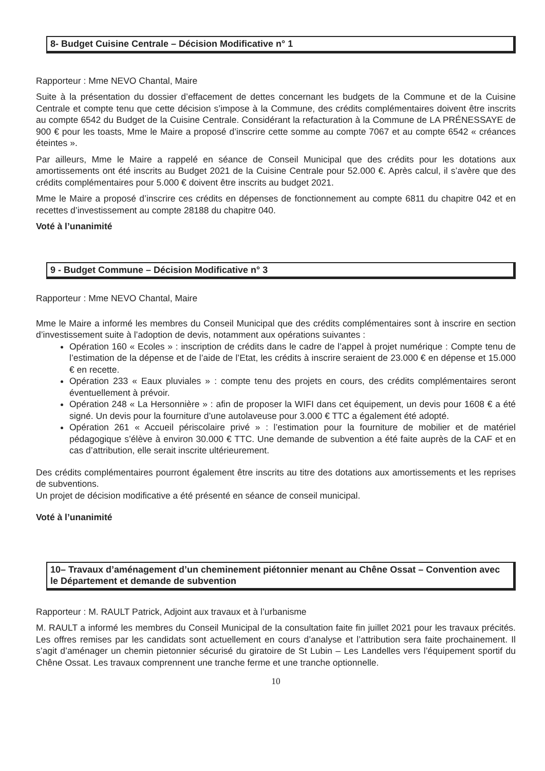8- Budget Cuisine Centrale – Décision Modificative n° 1
Rapporteur : Mme NEVO Chantal, Maire
Suite à la présentation du dossier d’effacement de dettes concernant les budgets de la Commune et de la Cuisine Centrale et compte tenu que cette décision s’impose à la Commune, des crédits complémentaires doivent être inscrits au compte 6542 du Budget de la Cuisine Centrale. Considérant la refacturation à la Commune de LA PRÉNESSAYE de 900 € pour les toasts, Mme le Maire a proposé d’inscrire cette somme au compte 7067 et au compte 6542 « créances éteintes ».
Par ailleurs, Mme le Maire a rappelé en séance de Conseil Municipal que des crédits pour les dotations aux amortissements ont été inscrits au Budget 2021 de la Cuisine Centrale pour 52.000 €. Après calcul, il s’avère que des crédits complémentaires pour 5.000 € doivent être inscrits au budget 2021.
Mme le Maire a proposé d’inscrire ces crédits en dépenses de fonctionnement au compte 6811 du chapitre 042 et en recettes d’investissement au compte 28188 du chapitre 040.
Voté à l’unanimité
9 - Budget Commune – Décision Modificative n° 3
Rapporteur : Mme NEVO Chantal, Maire
Mme le Maire a informé les membres du Conseil Municipal que des crédits complémentaires sont à inscrire en section d’investissement suite à l’adoption de devis, notamment aux opérations suivantes :
Opération 160 « Ecoles » : inscription de crédits dans le cadre de l’appel à projet numérique : Compte tenu de l’estimation de la dépense et de l’aide de l’Etat, les crédits à inscrire seraient de 23.000 € en dépense et 15.000 € en recette.
Opération 233 « Eaux pluviales » : compte tenu des projets en cours, des crédits complémentaires seront éventuellement à prévoir.
Opération 248 « La Hersonnière » : afin de proposer la WIFI dans cet équipement, un devis pour 1608 € a été signé. Un devis pour la fourniture d’une autolaveuse pour 3.000 € TTC a également été adopté.
Opération 261 « Accueil périscolaire privé » : l’estimation pour la fourniture de mobilier et de matériel pédagogique s’élève à environ 30.000 € TTC. Une demande de subvention a été faite auprès de la CAF et en cas d’attribution, elle serait inscrite ultérieurement.
Des crédits complémentaires pourront également être inscrits au titre des dotations aux amortissements et les reprises de subventions.
Un projet de décision modificative a été présenté en séance de conseil municipal.
Voté à l’unanimité
10– Travaux d’aménagement d’un cheminement piétonnier menant au Chêne Ossat – Convention avec le Département et demande de subvention
Rapporteur : M. RAULT Patrick, Adjoint aux travaux et à l’urbanisme
M. RAULT a informé les membres du Conseil Municipal de la consultation faite fin juillet 2021 pour les travaux précités. Les offres remises par les candidats sont actuellement en cours d’analyse et l’attribution sera faite prochainement. Il s’agit d’aménager un chemin pietonnier sécurisé du giratoire de St Lubin – Les Landelles vers l’équipement sportif du Chêne Ossat. Les travaux comprennent une tranche ferme et une tranche optionnelle.
10